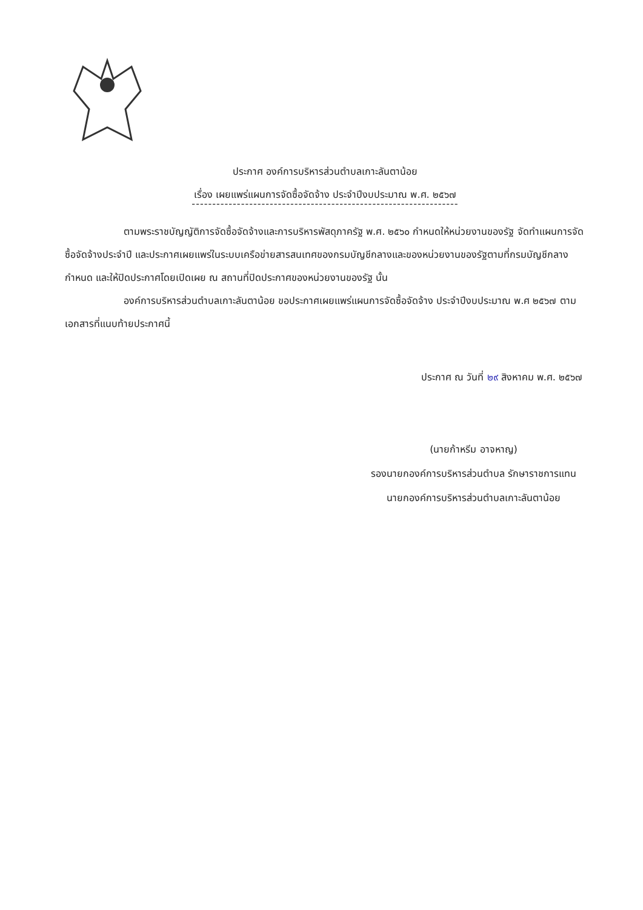ประกาศ องค์การบริหารส่วนตำบลเกาะลันตาน้อย
เรื่อง เผยแพร่แผนการจัดซื้อจัดจ้าง ประจำปีงบประมาณ พ.ศ. ๒๕๖๗
-----------------------------------------------------------------
ตามพระราชบัญญัติการจัดซื้อจัดจ้างและการบริหารพัสดุภาครัฐ พ.ศ. ๒๕๖๐ กำหนดให้หน่วยงานของรัฐ จัดทำแผนการจัดซื้อจัดจ้างประจำปี และประกาศเผยแพร่ในระบบเครือข่ายสารสนเทศของกรมบัญชีกลางและของหน่วยงานของรัฐตามที่กรมบัญชีกลางกำหนด และให้ปิดประกาศโดยเปิดเผย ณ สถานที่ปิดประกาศของหน่วยงานของรัฐ นั้น
องค์การบริหารส่วนตำบลเกาะลันตาน้อย ขอประกาศเผยแพร่แผนการจัดซื้อจัดจ้าง ประจำปีงบประมาณ พ.ศ ๒๕๖๗ ตามเอกสารที่แนบท้ายประกาศนี้
ประกาศ ณ วันที่ ๒๙ สิงหาคม พ.ศ. ๒๕๖๗
(นายก้าหรีม อาจหาญ)
รองนายกองค์การบริหารส่วนตำบล รักษาราชการแทน
นายกองค์การบริหารส่วนตำบลเกาะลันตาน้อย